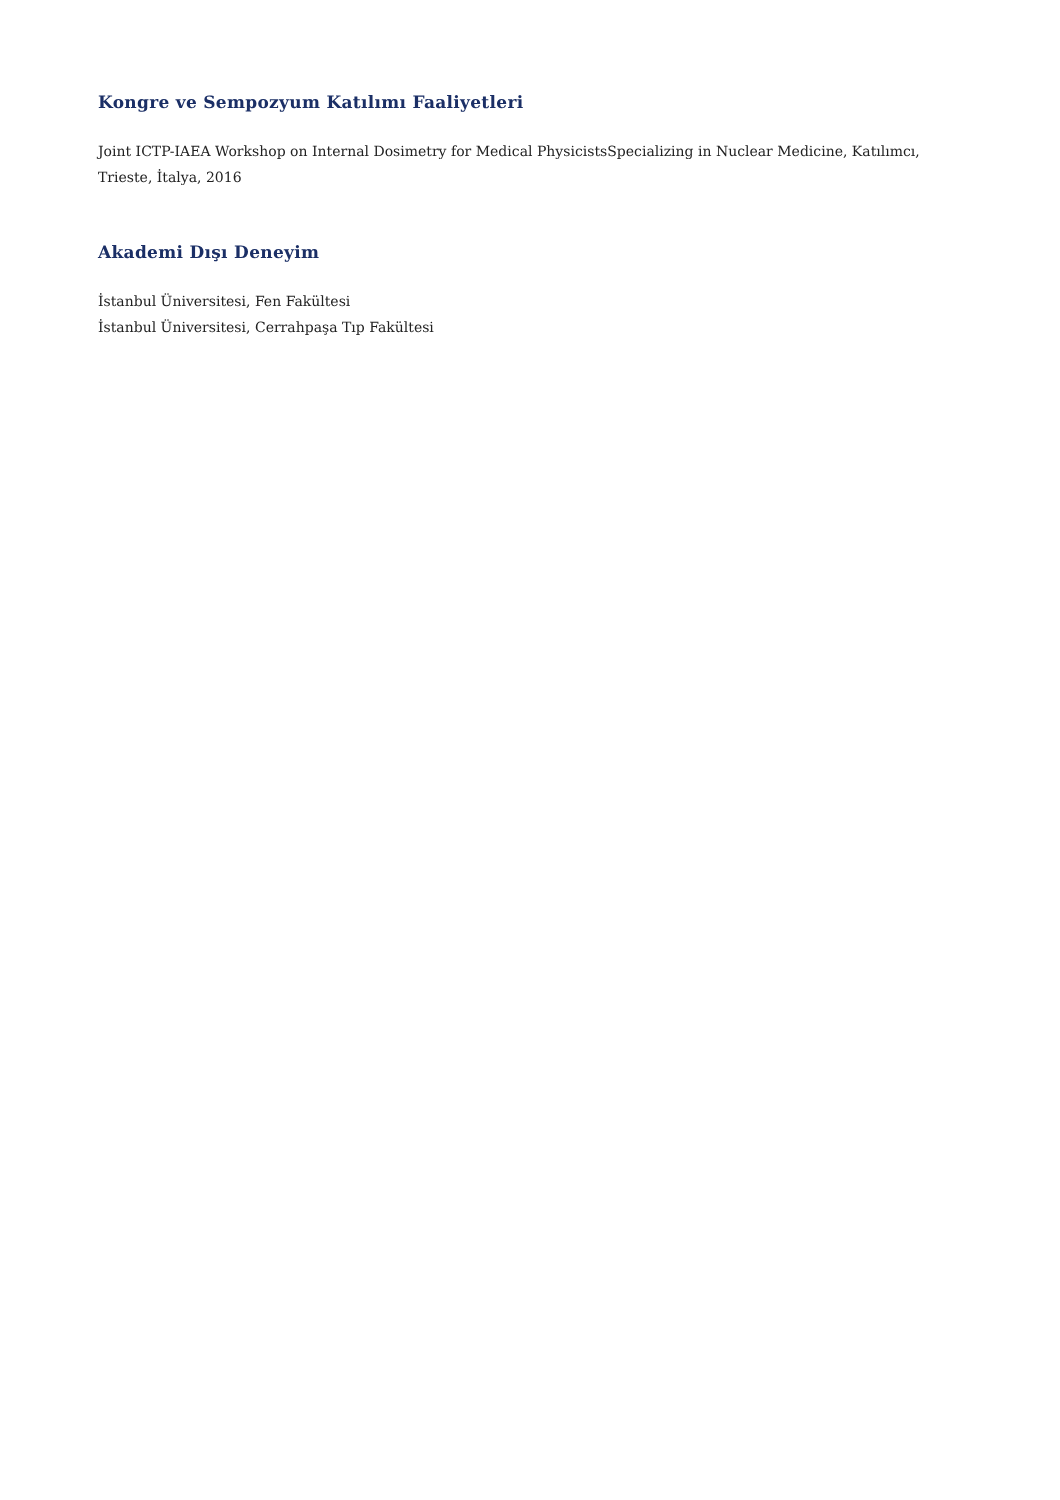Kongre ve Sempozyum Katılımı Faaliyetleri
Joint ICTP-IAEA Workshop on Internal Dosimetry for Medical PhysicistsSpecializing in Nuclear Medicine, Katılımcı, Trieste, İtalya, 2016
Akademi Dışı Deneyim
İstanbul Üniversitesi, Fen Fakültesi
İstanbul Üniversitesi, Cerrahpaşa Tıp Fakültesi